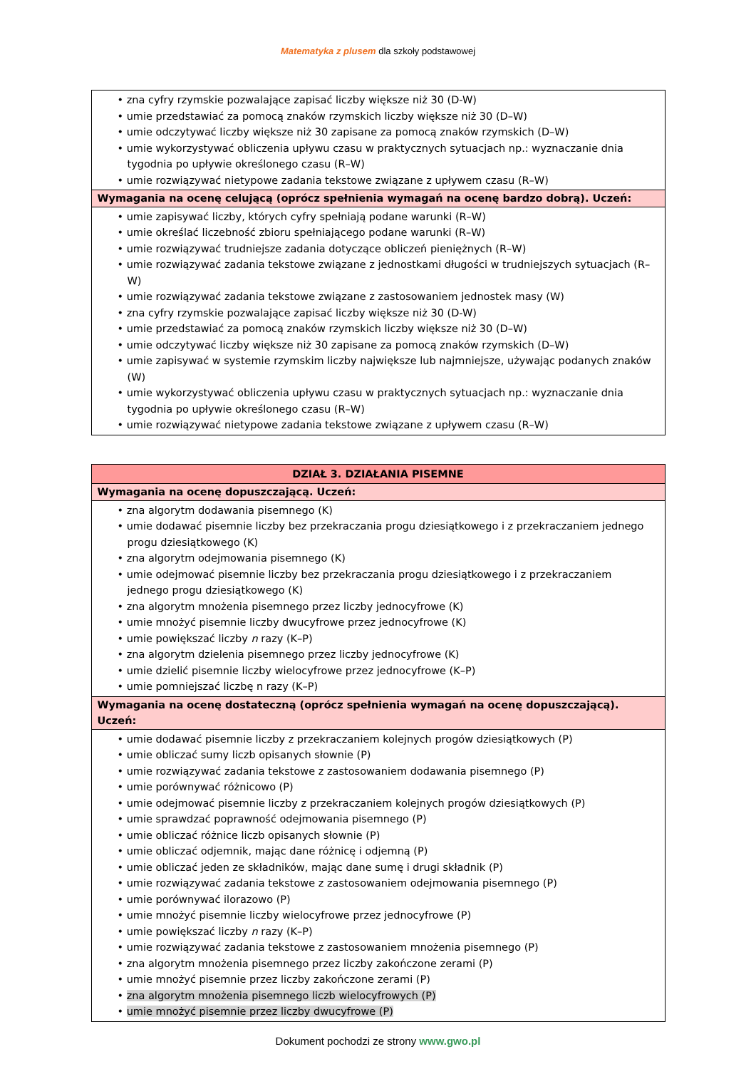Matematyka z plusem dla szkoły podstawowej
| • zna cyfry rzymskie pozwalające zapisać liczby większe niż 30 (D-W) • umie przedstawiać za pomocą znaków rzymskich liczby większe niż 30 (D–W) • umie odczytywać liczby większe niż 30 zapisane za pomocą znaków rzymskich (D–W) • umie wykorzystywać obliczenia upływu czasu w praktycznych sytuacjach np.: wyznaczanie dnia tygodnia po upływie określonego czasu (R–W) • umie rozwiązywać nietypowe zadania tekstowe związane z upływem czasu (R–W) |
| Wymagania na ocenę celującą (oprócz spełnienia wymagań na ocenę bardzo dobrą). Uczeń: |
| • umie zapisywać liczby, których cyfry spełniają podane warunki (R–W) • umie określać liczebność zbioru spełniającego podane warunki (R–W) • umie rozwiązywać trudniejsze zadania dotyczące obliczeń pieniężnych (R–W) • umie rozwiązywać zadania tekstowe związane z jednostkami długości w trudniejszych sytuacjach (R–W) • umie rozwiązywać zadania tekstowe związane z zastosowaniem jednostek masy (W) • zna cyfry rzymskie pozwalające zapisać liczby większe niż 30 (D-W) • umie przedstawiać za pomocą znaków rzymskich liczby większe niż 30 (D–W) • umie odczytywać liczby większe niż 30 zapisane za pomocą znaków rzymskich (D–W) • umie zapisywać w systemie rzymskim liczby największe lub najmniejsze, używając podanych znaków (W) • umie wykorzystywać obliczenia upływu czasu w praktycznych sytuacjach np.: wyznaczanie dnia tygodnia po upływie określonego czasu (R–W) • umie rozwiązywać nietypowe zadania tekstowe związane z upływem czasu (R–W) |
| DZIAŁ 3. DZIAŁANIA PISEMNE |
| Wymagania na ocenę dopuszczającą. Uczeń: |
| • zna algorytm dodawania pisemnego (K) • umie dodawać pisemnie liczby bez przekraczania progu dziesiątkowego i z przekraczaniem jednego progu dziesiątkowego (K) • zna algorytm odejmowania pisemnego (K) • umie odejmować pisemnie liczby bez przekraczania progu dziesiątkowego i z przekraczaniem jednego progu dziesiątkowego (K) • zna algorytm mnożenia pisemnego przez liczby jednocyfrowe (K) • umie mnożyć pisemnie liczby dwucyfrowe przez jednocyfrowe (K) • umie powiększać liczby n razy (K–P) • zna algorytm dzielenia pisemnego przez liczby jednocyfrowe (K) • umie dzielić pisemnie liczby wielocyfrowe przez jednocyfrowe (K–P) • umie pomniejszać liczbę n razy (K–P) |
| Wymagania na ocenę dostateczną (oprócz spełnienia wymagań na ocenę dopuszczającą). Uczeń: |
| • umie dodawać pisemnie liczby z przekraczaniem kolejnych progów dziesiątkowych (P) • umie obliczać sumy liczb opisanych słownie (P) • umie rozwiązywać zadania tekstowe z zastosowaniem dodawania pisemnego (P) • umie porównywać różnicowo (P) • umie odejmować pisemnie liczby z przekraczaniem kolejnych progów dziesiątkowych (P) • umie sprawdzać poprawność odejmowania pisemnego (P) • umie obliczać różnice liczb opisanych słownie (P) • umie obliczać odjemnik, mając dane różnicę i odjemną (P) • umie obliczać jeden ze składników, mając dane sumę i drugi składnik (P) • umie rozwiązywać zadania tekstowe z zastosowaniem odejmowania pisemnego (P) • umie porównywać ilorazowo (P) • umie mnożyć pisemnie liczby wielocyfrowe przez jednocyfrowe (P) • umie powiększać liczby n razy (K–P) • umie rozwiązywać zadania tekstowe z zastosowaniem mnożenia pisemnego (P) • zna algorytm mnożenia pisemnego przez liczby zakończone zerami (P) • umie mnożyć pisemnie przez liczby zakończone zerami (P) • zna algorytm mnożenia pisemnego liczb wielocyfrowych (P) • umie mnożyć pisemnie przez liczby dwucyfrowe (P) |
Dokument pochodzi ze strony www.gwo.pl